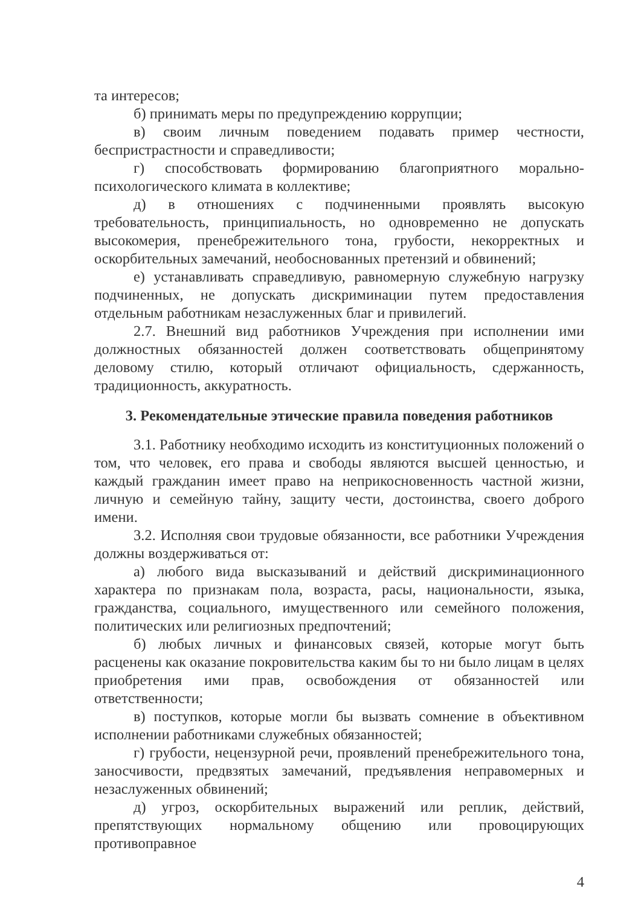та интересов;
б) принимать меры по предупреждению коррупции;
в) своим личным поведением подавать пример честности, беспристрастности и справедливости;
г) способствовать формированию благоприятного морально-психологического климата в коллективе;
д) в отношениях с подчиненными проявлять высокую требовательность, принципиальность, но одновременно не допускать высокомерия, пренебрежительного тона, грубости, некорректных и оскорбительных замечаний, необоснованных претензий и обвинений;
е) устанавливать справедливую, равномерную служебную нагрузку подчиненных, не допускать дискриминации путем предоставления отдельным работникам незаслуженных благ и привилегий.
2.7. Внешний вид работников Учреждения при исполнении ими должностных обязанностей должен соответствовать общепринятому деловому стилю, который отличают официальность, сдержанность, традиционность, аккуратность.
3. Рекомендательные этические правила поведения работников
3.1. Работнику необходимо исходить из конституционных положений о том, что человек, его права и свободы являются высшей ценностью, и каждый гражданин имеет право на неприкосновенность частной жизни, личную и семейную тайну, защиту чести, достоинства, своего доброго имени.
3.2. Исполняя свои трудовые обязанности, все работники Учреждения должны воздерживаться от:
а) любого вида высказываний и действий дискриминационного характера по признакам пола, возраста, расы, национальности, языка, гражданства, социального, имущественного или семейного положения, политических или религиозных предпочтений;
б) любых личных и финансовых связей, которые могут быть расценены как оказание покровительства каким бы то ни было лицам в целях приобретения ими прав, освобождения от обязанностей или ответственности;
в) поступков, которые могли бы вызвать сомнение в объективном исполнении работниками служебных обязанностей;
г) грубости, нецензурной речи, проявлений пренебрежительного тона, заносчивости, предвзятых замечаний, предъявления неправомерных и незаслуженных обвинений;
д) угроз, оскорбительных выражений или реплик, действий, препятствующих нормальному общению или провоцирующих противоправное
4